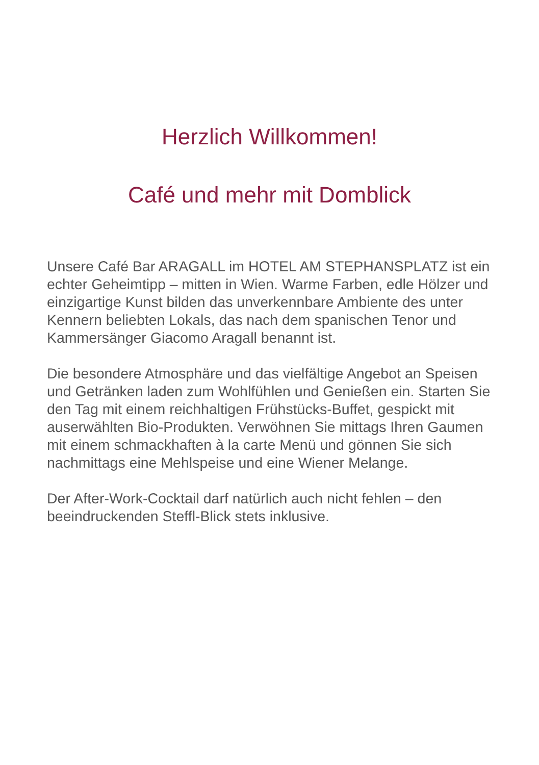Herzlich Willkommen!
Café und mehr mit Domblick
Unsere Café Bar ARAGALL im HOTEL AM STEPHANSPLATZ ist ein echter Geheimtipp – mitten in Wien. Warme Farben, edle Hölzer und einzigartige Kunst bilden das unverkennbare Ambiente des unter Kennern beliebten Lokals, das nach dem spanischen Tenor und Kammersänger Giacomo Aragall benannt ist.
Die besondere Atmosphäre und das vielfältige Angebot an Speisen und Getränken laden zum Wohlfühlen und Genießen ein. Starten Sie den Tag mit einem reichhaltigen Frühstücks-Buffet, gespickt mit auserwählten Bio-Produkten. Verwöhnen Sie mittags Ihren Gaumen mit einem schmackhaften à la carte Menü und gönnen Sie sich nachmittags eine Mehlspeise und eine Wiener Melange.
Der After-Work-Cocktail darf natürlich auch nicht fehlen – den beeindruckenden Steffl-Blick stets inklusive.